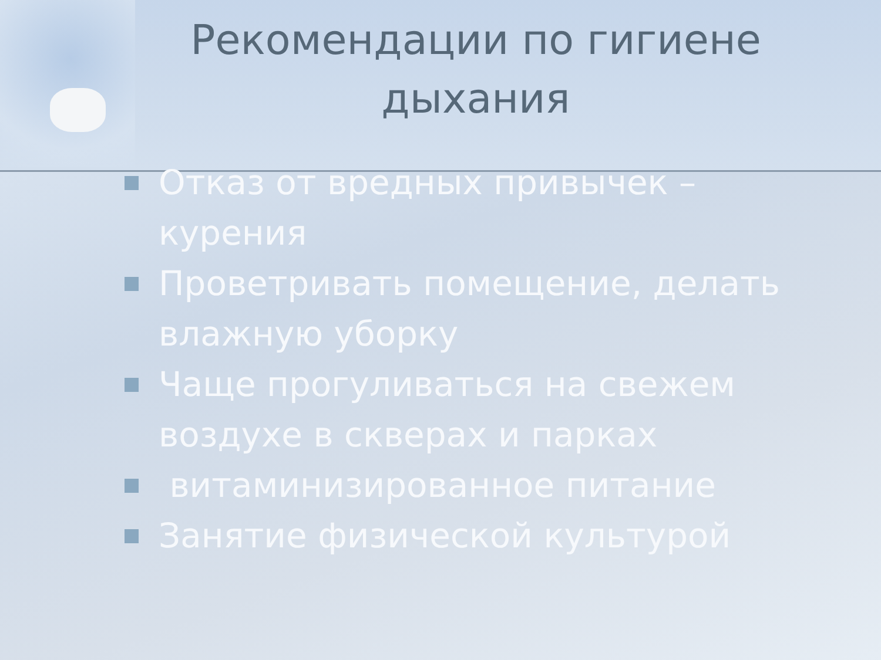Рекомендации по гигиене дыхания
Отказ от вредных привычек – курения
Проветривать помещение, делать влажную уборку
Чаще прогуливаться на свежем воздухе в скверах и парках
витаминизированное питание
Занятие физической культурой